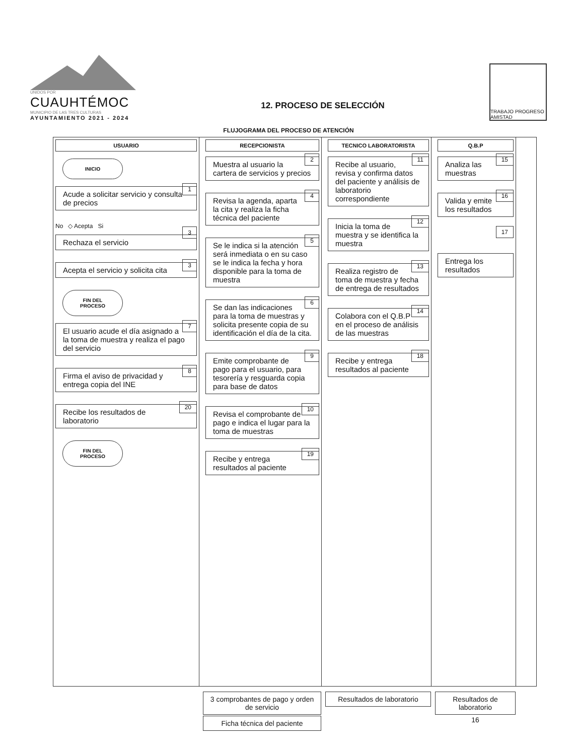UNIDOS POR
CUAUHTÉMOC
MUNICIPIO DE LAS TRES CULTURAS
AYUNTAMIENTO 2021 - 2024
12. PROCESO DE SELECCIÓN
TRABAJO PROGRESO AMISTAD
FLUJOGRAMA DEL PROCESO DE ATENCIÓN
USUARIO
INICIO
1
Acude a solicitar servicio y consulta de precios
No ◇ Acepta Si
3
Rechaza el servicio
3
Acepta el servicio y solicita cita
FIN DEL PROCESO
7
El usuario acude el día asignado a la toma de muestra y realiza el pago del servicio
8
Firma el aviso de privacidad y entrega copia del INE
20
Recibe los resultados de laboratorio
FIN DEL PROCESO
RECEPCIONISTA
2
Muestra al usuario la cartera de servicios y precios
4
Revisa la agenda, aparta la cita y realiza la ficha técnica del paciente
5
Se le indica si la atención será inmediata o en su caso se le indica la fecha y hora disponible para la toma de muestra
6
Se dan las indicaciones para la toma de muestras y solicita presente copia de su identificación el día de la cita.
9
Emite comprobante de pago para el usuario, para tesorería y resguarda copia para base de datos
10
Revisa el comprobante de pago e indica el lugar para la toma de muestras
19
Recibe y entrega resultados al paciente
TECNICO LABORATORISTA
11
Recibe al usuario, revisa y confirma datos del paciente y análisis de laboratorio correspondiente
12
Inicia la toma de muestra y se identifica la muestra
13
Realiza registro de toma de muestra y fecha de entrega de resultados
14
Colabora con el Q.B.P en el proceso de análisis de las muestras
18
Recibe y entrega resultados al paciente
Q.B.P
15
Analiza las muestras
16
Valida y emite los resultados
17
Entrega los resultados
3 comprobantes de pago y orden de servicio
Ficha técnica del paciente
Resultados de laboratorio
Resultados de laboratorio
16